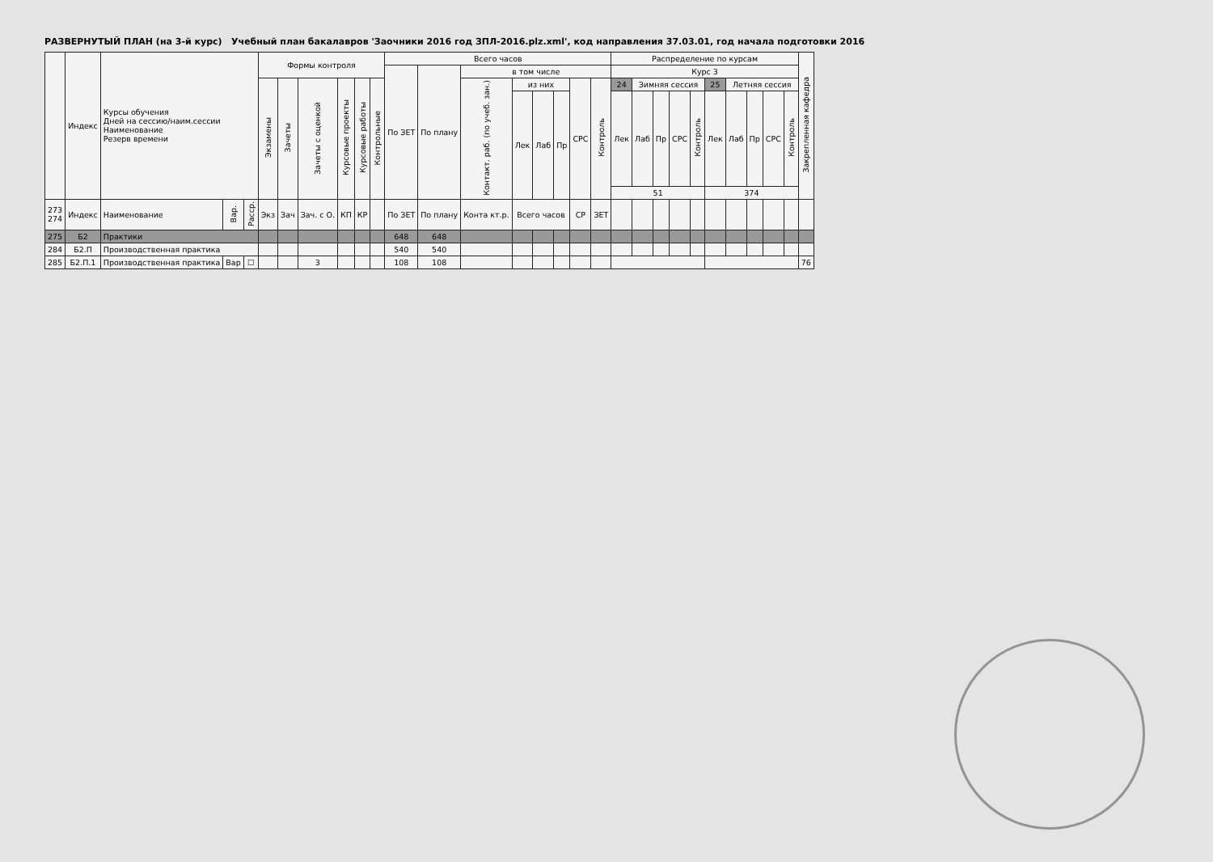РАЗВЕРНУТЫЙ ПЛАН (на 3-й курс) Учебный план бакалавров 'Заочники 2016 год ЗПЛ-2016.plz.xml', код направления 37.03.01, год начала подготовки 2016
| | Индекс | Курсы обучения Дней на сессию/наим.сессии Наименование Резерв времени | | | Формы контроля | | | | | | Всего часов | | | | | | | | Распределение по курсам | | | | | | | | | | Закрепленная кафедра |
| --- | --- | --- | --- | --- | --- | --- | --- | --- | --- | --- | --- | --- | --- | --- | --- | --- | --- | --- | --- | --- | --- | --- | --- | --- | --- | --- | --- | --- | --- |
| | | | | | | | | | | | По ЗЕТ | По плану | в том числе | | | | | | Курс 3 | | | | | | | | | | |
| | | | | | Экзамены | Зачеты | Зачеты с оценкой | Курсовые проекты | Курсовые работы | Контрольные | | | Контакт. раб. (по учеб. зан.) | из них | | | СРС | Контроль | 24 | Зимняя сессия | | | | 25 | Летняя сессия | | | | |
| | | | | | | | | | | | | | | Лек | Лаб | Пр | | | Лек | Лаб | Пр | СРС | Контроль | Лек | Лаб | Пр | СРС | Контроль | |
| | | | | | | | | | | | | | | | | | | | 51 | | | | | 374 | | | | | |
| 273 274 | Индекс | Наименование | Вар. | Расср. | Экз | Зач | Зач. с О. | КП | КР | | По ЗЕТ | По плану | Конта кт.р. | Всего часов | | | СР | ЗЕТ | | | | | | | | | | | |
| 275 | Б2 | Практики | | | | | | | | | 648 | 648 | | | | | | | | | | | | | | | | | |
| 284 | Б2.П | Производственная практика | | | | | | | | | 540 | 540 | | | | | | | | | | | | | | | | | |
| 285 | Б2.П.1 | Производственная практика | Вар | ☐ | | | 3 | | | | 108 | 108 | | | | | | | | | | | | | | | | | 76 |